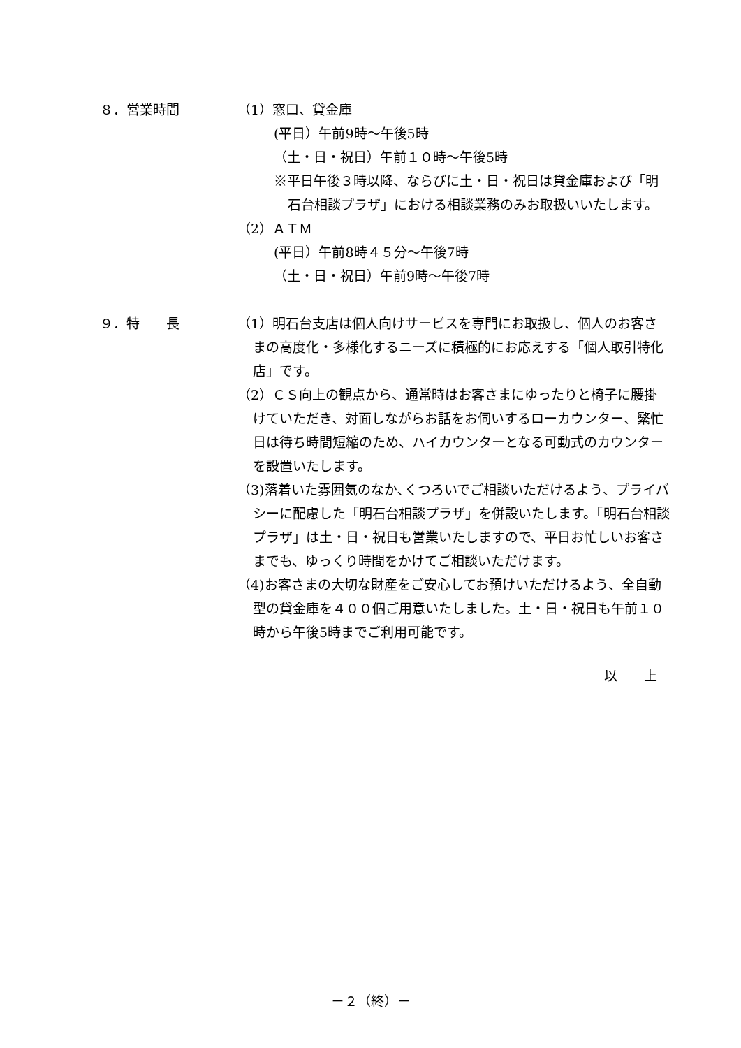８．営業時間 （1）窓口、貸金庫
(平日）午前9時〜午後5時
（土・日・祝日）午前１０時〜午後5時
※平日午後３時以降、ならびに土・日・祝日は貸金庫および「明石台相談プラザ」における相談業務のみお取扱いいたします。
（2）ＡＴＭ
(平日）午前8時４５分〜午後7時
（土・日・祝日）午前9時〜午後7時
９．特　　長 （1）明石台支店は個人向けサービスを専門にお取扱し、個人のお客さまの高度化・多様化するニーズに積極的にお応えする「個人取引特化店」です。
（2）ＣＳ向上の観点から、通常時はお客さまにゆったりと椅子に腰掛けていただき、対面しながらお話をお伺いするローカウンター、繁忙日は待ち時間短縮のため、ハイカウンターとなる可動式のカウンターを設置いたします。
（3)落着いた雰囲気のなか､くつろいでご相談いただけるよう、プライバシーに配慮した「明石台相談プラザ」を併設いたします。「明石台相談プラザ」は土・日・祝日も営業いたしますので、平日お忙しいお客さまでも、ゆっくり時間をかけてご相談いただけます。
（4)お客さまの大切な財産をご安心してお預けいただけるよう、全自動型の貸金庫を４００個ご用意いたしました。土・日・祝日も午前１０時から午後5時までご利用可能です。
以　　上
－２（終）－